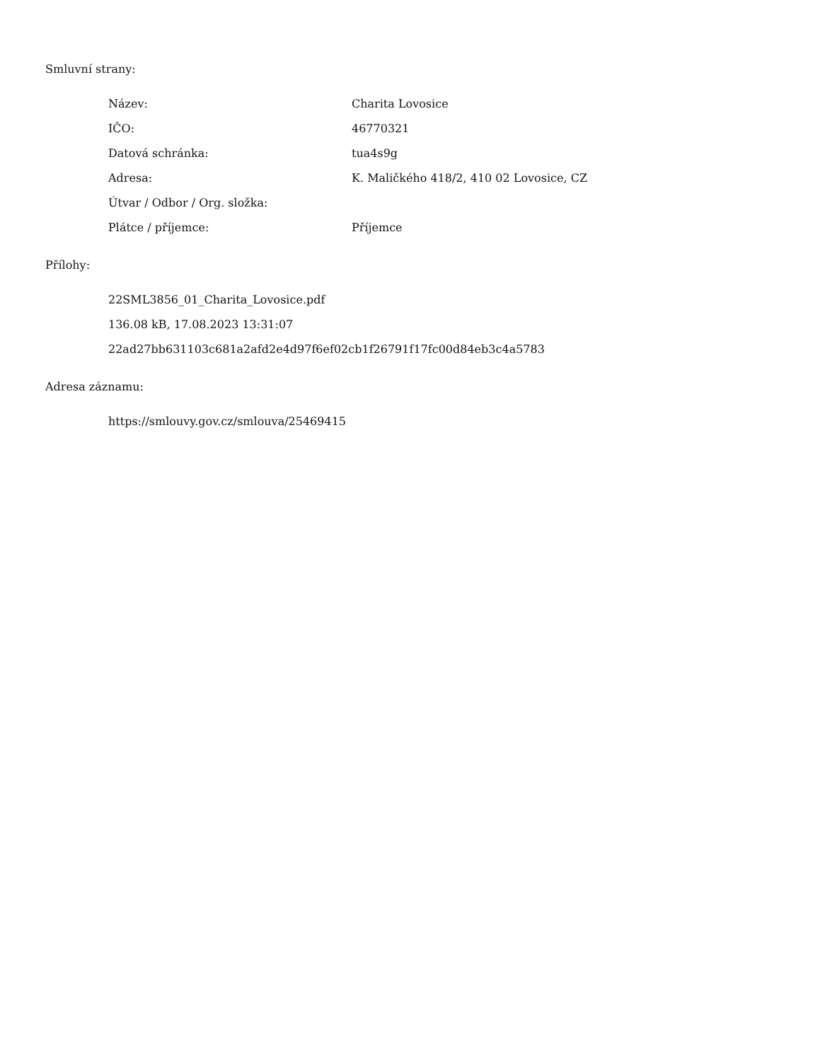Smluvní strany:
| Název: | Charita Lovosice |
| IČO: | 46770321 |
| Datová schránka: | tua4s9g |
| Adresa: | K. Maličkého 418/2, 410 02 Lovosice, CZ |
| Útvar / Odbor / Org. složka: | |
| Plátce / příjemce: | Příjemce |
Přílohy:
22SML3856_01_Charita_Lovosice.pdf
136.08 kB, 17.08.2023 13:31:07
22ad27bb631103c681a2afd2e4d97f6ef02cb1f26791f17fc00d84eb3c4a5783
Adresa záznamu:
https://smlouvy.gov.cz/smlouva/25469415